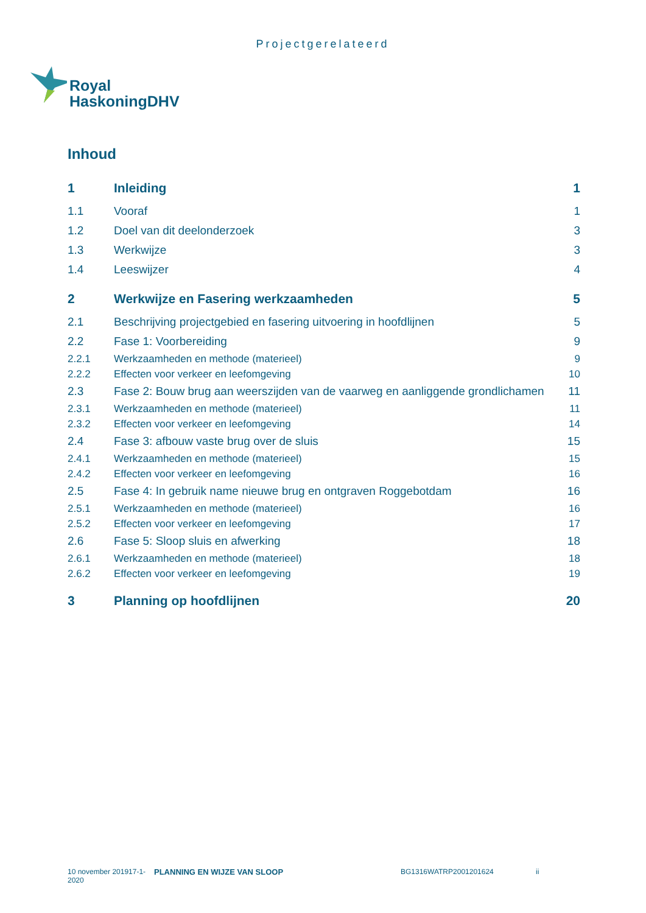Projectgerelateerd
Royal
HaskoningDHV
Inhoud
| 1 | Inleiding | 1 |
| 1.1 | Vooraf | 1 |
| 1.2 | Doel van dit deelonderzoek | 3 |
| 1.3 | Werkwijze | 3 |
| 1.4 | Leeswijzer | 4 |
| 2 | Werkwijze en Fasering werkzaamheden | 5 |
| 2.1 | Beschrijving projectgebied en fasering uitvoering in hoofdlijnen | 5 |
| 2.2 | Fase 1: Voorbereiding | 9 |
| 2.2.1 | Werkzaamheden en methode (materieel) | 9 |
| 2.2.2 | Effecten voor verkeer en leefomgeving | 10 |
| 2.3 | Fase 2: Bouw brug aan weerszijden van de vaarweg en aanliggende grondlichamen | 11 |
| 2.3.1 | Werkzaamheden en methode (materieel) | 11 |
| 2.3.2 | Effecten voor verkeer en leefomgeving | 14 |
| 2.4 | Fase 3: afbouw vaste brug over de sluis | 15 |
| 2.4.1 | Werkzaamheden en methode (materieel) | 15 |
| 2.4.2 | Effecten voor verkeer en leefomgeving | 16 |
| 2.5 | Fase 4: In gebruik name nieuwe brug en ontgraven Roggebotdam | 16 |
| 2.5.1 | Werkzaamheden en methode (materieel) | 16 |
| 2.5.2 | Effecten voor verkeer en leefomgeving | 17 |
| 2.6 | Fase 5: Sloop sluis en afwerking | 18 |
| 2.6.1 | Werkzaamheden en methode (materieel) | 18 |
| 2.6.2 | Effecten voor verkeer en leefomgeving | 19 |
| 3 | Planning op hoofdlijnen | 20 |
10 november 201917-1-
2020
PLANNING EN WIJZE VAN SLOOP BG1316WATRP2001201624 ii